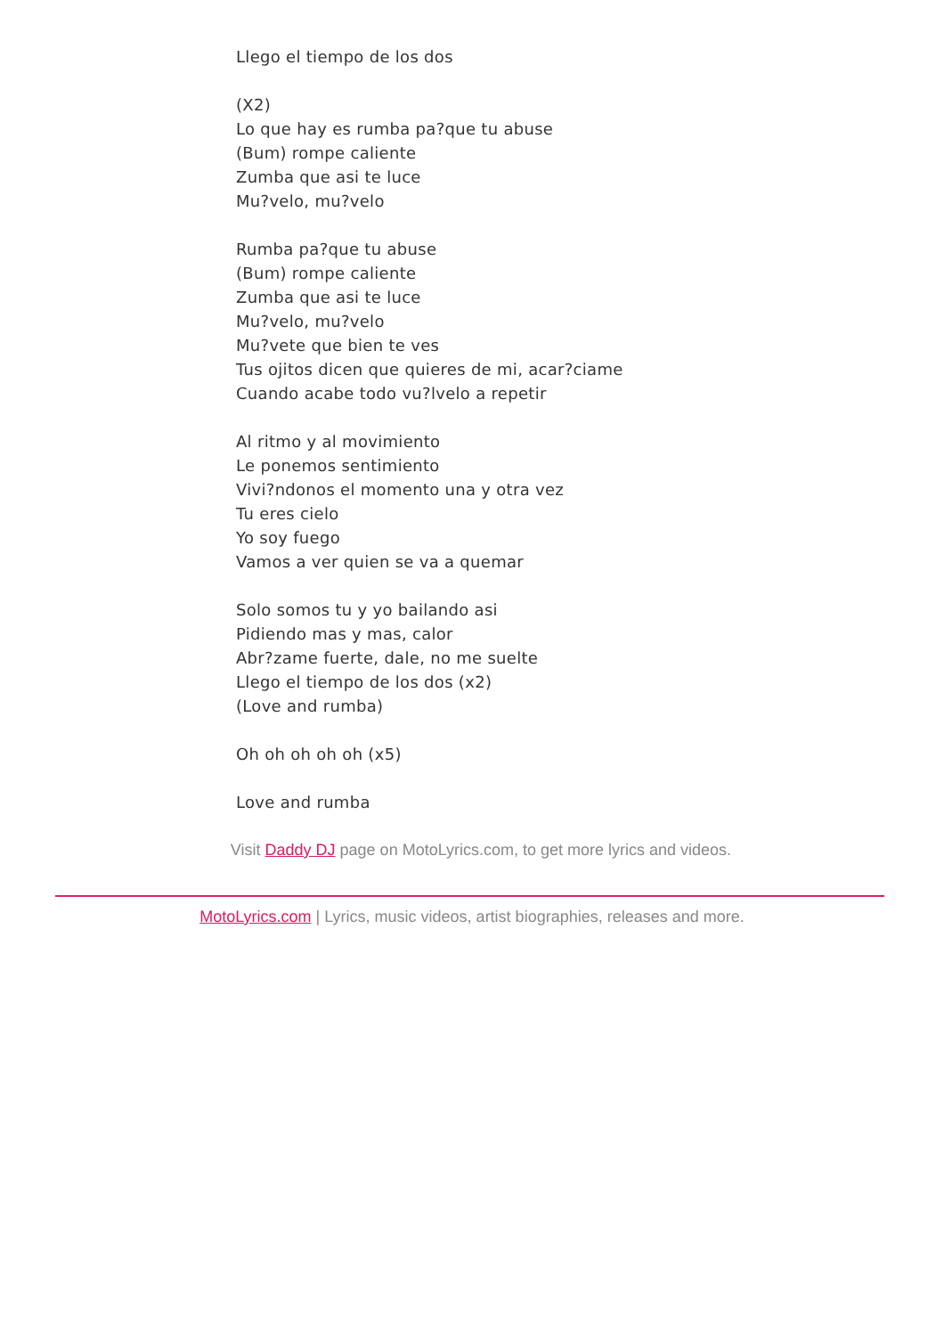Llego el tiempo de los dos
(X2)
Lo que hay es rumba pa?que tu abuse
(Bum) rompe caliente
Zumba que asi te luce
Mu?velo, mu?velo
Rumba pa?que tu abuse
(Bum) rompe caliente
Zumba que asi te luce
Mu?velo, mu?velo
Mu?vete que bien te ves
Tus ojitos dicen que quieres de mi, acar?ciame
Cuando acabe todo vu?lvelo a repetir
Al ritmo y al movimiento
Le ponemos sentimiento
Vivi?ndonos el momento una y otra vez
Tu eres cielo
Yo soy fuego
Vamos a ver quien se va a quemar
Solo somos tu y yo bailando asi
Pidiendo mas y mas, calor
Abr?zame fuerte, dale, no me suelte
Llego el tiempo de los dos (x2)
(Love and rumba)
Oh oh oh oh oh (x5)
Love and rumba
Visit Daddy DJ page on MotoLyrics.com, to get more lyrics and videos.
MotoLyrics.com | Lyrics, music videos, artist biographies, releases and more.